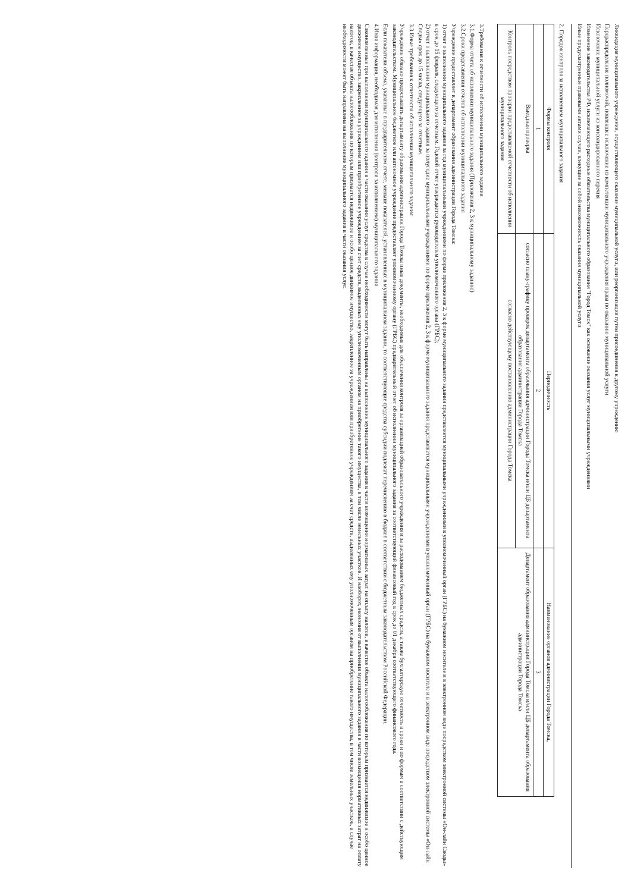Ликвидация муниципального учреждения, осуществляющего оказание муниципальной услуги, или реорганизация путем присоединения к другому учреждению
Перераспределение полномочий, повлекшее исключение из компетенции муниципального учреждения права по оказанию муниципальной услуги
Исключение муниципальной услуги из консолидированного перечня
Изменение законодательства РФ, исключающего расходные обязательства муниципального образования "Город Томск" как основание оказания услуг муниципальными учреждениями
Иные предусмотренные правовыми актами случаи, влекущие за собой невозможность оказания муниципальной услуги
2. Порядок контроля за исполнением муниципального задания
| Формы контроля | Периодичность | Наименование органов администрации Города Томска, |
| --- | --- | --- |
| 1 | 2 | 3 |
| Выездная проверка | согласно плану-графику проверок департамента образования администрации Города Томска и/или ЦБ департамента образования администрации Города Томска | Департамент образования администрации Города Томска и/или ЦБ департамента образования администрации Города Томска |
| Контроль посредством проверки предоставляемой отчетности об исполнении муниципального задания | согласно действующему постановлению администрации Города Томска | |
3.Требования к отчетности об исполнении муниципального задания
3.1.Форма отчета об исполнении муниципального задания (Приложения 2, 3 к муниципальному заданию)
3.2.Сроки представления отчетов об исполнении муниципального задания
Учреждение предоставляет в департамент образования администрации Города Томска:
1) отчет о выполнении муниципального задания за год муниципальными учреждениями по форме приложения 2, 3 к форме муниципального задания представляется муниципальными учреждениями в уполномоченный орган (ГРБС) на бумажном носителе и в электронном виде посредством электронной системы «Он-лайн Своды» в срок до 15 февраля, следующего за отчетным. Годовой отчет утверждается руководителем уполномоченного органа (ГРБС);
2) отчет о выполнении муниципального задания за полугодие муниципальными учреждениями по форме приложения 2, 3 к форме муниципального задания представляется муниципальными учреждениями в уполномоченный орган (ГРБС) на бумажном носителе и в электронном виде посредством электронной системы «Он-лайн Своды» срок до 15 числа, следующего за отчетным.
3.3.Иные требования к отчетности об исполнении муниципального задания
Учреждение обязано предоставлять департаменту образования администрации Города Томска иные документы, необходимые для обеспечения контроля за организацией образовательного учреждения и за расходованием бюджетных средств, а также бухгалтерскую отчетность в сроки и по формам в соответствии с действующим законодательством. Муниципальное бюджетное или автономное учреждение предоставляет уполномоченному органу (ГРБС) предварительный отчет об исполнении муниципального задания за соответствующий финансовый год в срок до 01 декабря соответствующего финансового года.
Если показатели объема, указанные в предварительном отчете, меньше показателей, установленных в муниципальном задании, то соответствующие средства субсидии подлежат перечислению в бюджет в соответствии с бюджетным законодательством Российской Федерации.
4.Иная информация, необходимая для исполнения (контроля за исполнением) муниципального задания
Сэкономленные при выполнении муниципального задания в части оказания услуг средства в случае необходимости могут быть направлены на выполнение муниципального задания в части возмещения нормативных затрат на оплату налогов, в качестве объекта налогообложения по которым признается недвижимое и особо ценное движимое имущество, закрепленное за учреждением или приобретенное учреждением за счет средств, выделенных ему уполномоченным органом на приобретение такого имущества, в том числе земельных участков. И наоборот, экономия от выполнения муниципального задания в части возмещения нормативных затрат на оплату налогов, в качестве объекта налогообложения по которым признается недвижимое и особо ценное движимое имущество, закрепленное за учреждением или приобретенное учреждением за счет средств, выделенных ему уполномоченным органом на приобретение такого имущества, в том числе земельных участков, в случае необходимости может быть направлена на выполнение муниципального задания в части оказания услуг.